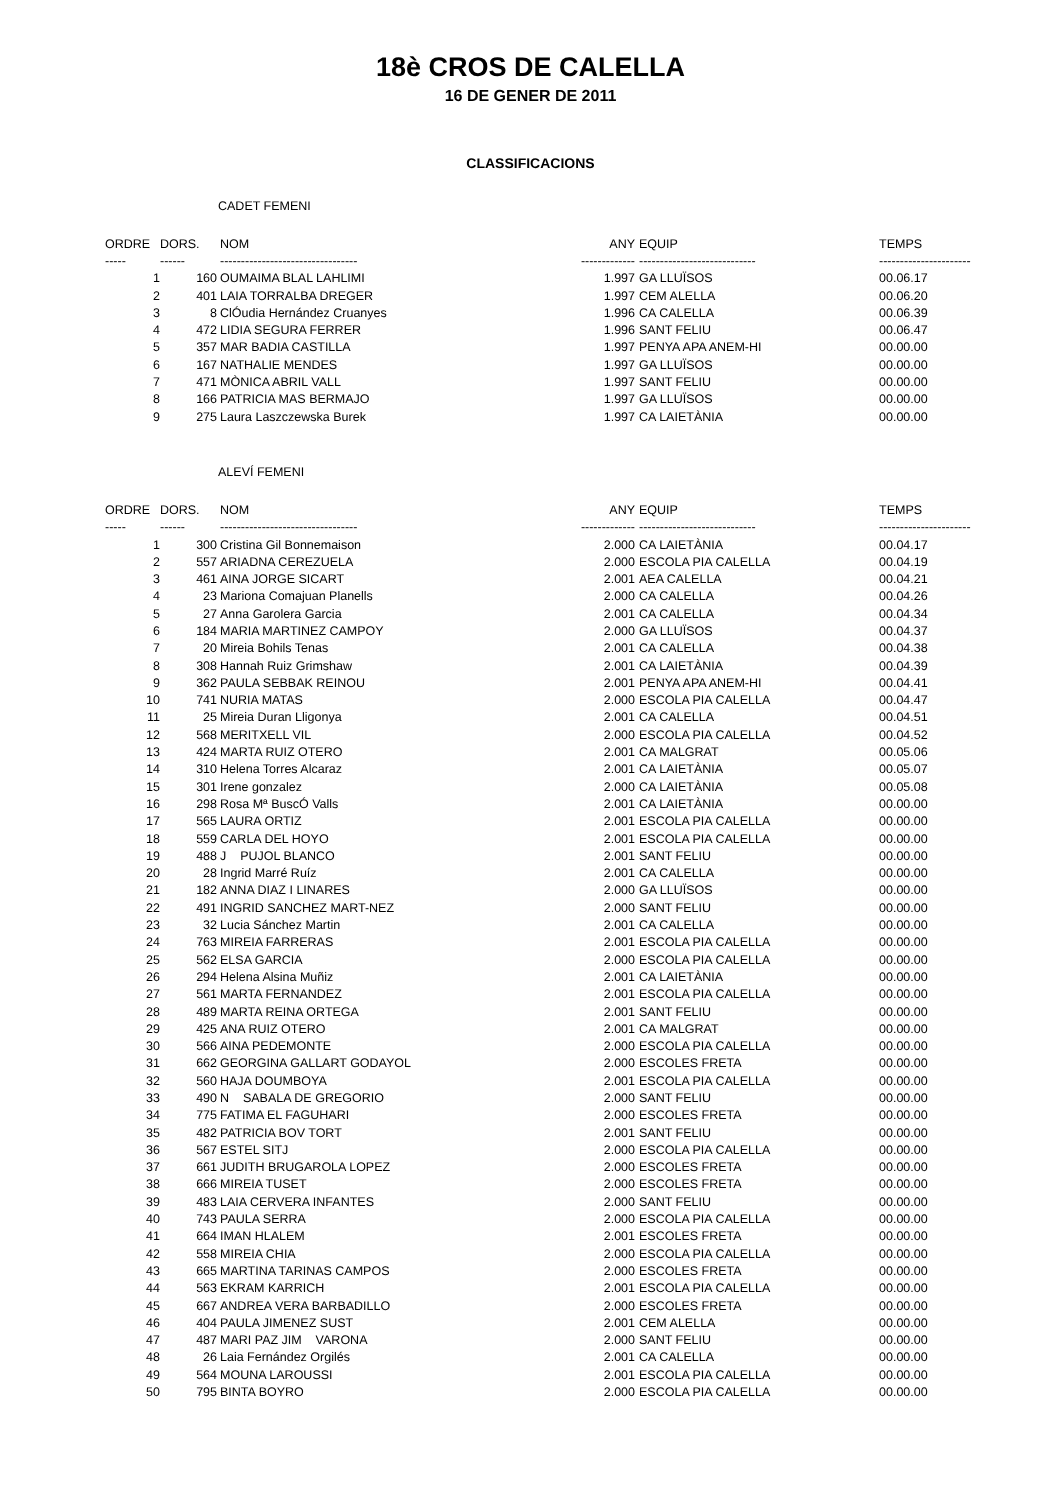18è CROS DE CALELLA
16 DE GENER DE 2011
CLASSIFICACIONS
CADET FEMENI
| ORDRE | DORS. | NOM | ANY | EQUIP | TEMPS |
| --- | --- | --- | --- | --- | --- |
| ----- | ------ | --------------------------------- | ------------- | ---------------------------- | ---------------------- |
| 1 | 160 | OUMAIMA BLAL LAHLIMI | 1.997 | GA LLUÏSOS | 00.06.17 |
| 2 | 401 | LAIA TORRALBA DREGER | 1.997 | CEM ALELLA | 00.06.20 |
| 3 | 8 | ClÓudia Hernández Cruanyes | 1.996 | CA CALELLA | 00.06.39 |
| 4 | 472 | LIDIA SEGURA FERRER | 1.996 | SANT FELIU | 00.06.47 |
| 5 | 357 | MAR BADIA CASTILLA | 1.997 | PENYA APA ANEM-HI | 00.00.00 |
| 6 | 167 | NATHALIE MENDES | 1.997 | GA LLUÏSOS | 00.00.00 |
| 7 | 471 | MÒNICA ABRIL VALL | 1.997 | SANT FELIU | 00.00.00 |
| 8 | 166 | PATRICIA MAS BERMAJO | 1.997 | GA LLUÏSOS | 00.00.00 |
| 9 | 275 | Laura Laszczewska Burek | 1.997 | CA LAIETÀNIA | 00.00.00 |
ALEVÍ FEMENI
| ORDRE | DORS. | NOM | ANY | EQUIP | TEMPS |
| --- | --- | --- | --- | --- | --- |
| ----- | ------ | --------------------------------- | ------------- | ---------------------------- | ---------------------- |
| 1 | 300 | Cristina Gil Bonnemaison | 2.000 | CA LAIETÀNIA | 00.04.17 |
| 2 | 557 | ARIADNA CEREZUELA | 2.000 | ESCOLA PIA CALELLA | 00.04.19 |
| 3 | 461 | AINA JORGE SICART | 2.001 | AEA CALELLA | 00.04.21 |
| 4 | 23 | Mariona Comajuan Planells | 2.000 | CA CALELLA | 00.04.26 |
| 5 | 27 | Anna Garolera Garcia | 2.001 | CA CALELLA | 00.04.34 |
| 6 | 184 | MARIA MARTINEZ CAMPOY | 2.000 | GA LLUÏSOS | 00.04.37 |
| 7 | 20 | Mireia Bohils Tenas | 2.001 | CA CALELLA | 00.04.38 |
| 8 | 308 | Hannah Ruiz Grimshaw | 2.001 | CA LAIETÀNIA | 00.04.39 |
| 9 | 362 | PAULA SEBBAK REINOU | 2.001 | PENYA APA ANEM-HI | 00.04.41 |
| 10 | 741 | NURIA MATAS | 2.000 | ESCOLA PIA CALELLA | 00.04.47 |
| 11 | 25 | Mireia Duran Lligonya | 2.001 | CA CALELLA | 00.04.51 |
| 12 | 568 | MERITXELL VIL | 2.000 | ESCOLA PIA CALELLA | 00.04.52 |
| 13 | 424 | MARTA RUIZ OTERO | 2.001 | CA MALGRAT | 00.05.06 |
| 14 | 310 | Helena Torres Alcaraz | 2.001 | CA LAIETÀNIA | 00.05.07 |
| 15 | 301 | Irene gonzalez | 2.000 | CA LAIETÀNIA | 00.05.08 |
| 16 | 298 | Rosa Mª BuscÓ Valls | 2.001 | CA LAIETÀNIA | 00.00.00 |
| 17 | 565 | LAURA ORTIZ | 2.001 | ESCOLA PIA CALELLA | 00.00.00 |
| 18 | 559 | CARLA DEL HOYO | 2.001 | ESCOLA PIA CALELLA | 00.00.00 |
| 19 | 488 | J PUJOL BLANCO | 2.001 | SANT FELIU | 00.00.00 |
| 20 | 28 | Ingrid Marré Ruíz | 2.001 | CA CALELLA | 00.00.00 |
| 21 | 182 | ANNA DIAZ I LINARES | 2.000 | GA LLUÏSOS | 00.00.00 |
| 22 | 491 | INGRID SANCHEZ MART-NEZ | 2.000 | SANT FELIU | 00.00.00 |
| 23 | 32 | Lucia Sánchez Martin | 2.001 | CA CALELLA | 00.00.00 |
| 24 | 763 | MIREIA FARRERAS | 2.001 | ESCOLA PIA CALELLA | 00.00.00 |
| 25 | 562 | ELSA GARCIA | 2.000 | ESCOLA PIA CALELLA | 00.00.00 |
| 26 | 294 | Helena Alsina Muñiz | 2.001 | CA LAIETÀNIA | 00.00.00 |
| 27 | 561 | MARTA FERNANDEZ | 2.001 | ESCOLA PIA CALELLA | 00.00.00 |
| 28 | 489 | MARTA REINA ORTEGA | 2.001 | SANT FELIU | 00.00.00 |
| 29 | 425 | ANA RUIZ OTERO | 2.001 | CA MALGRAT | 00.00.00 |
| 30 | 566 | AINA PEDEMONTE | 2.000 | ESCOLA PIA CALELLA | 00.00.00 |
| 31 | 662 | GEORGINA GALLART GODAYOL | 2.000 | ESCOLES FRETA | 00.00.00 |
| 32 | 560 | HAJA DOUMBOYA | 2.001 | ESCOLA PIA CALELLA | 00.00.00 |
| 33 | 490 | N SABALA DE GREGORIO | 2.000 | SANT FELIU | 00.00.00 |
| 34 | 775 | FATIMA EL FAGUHARI | 2.000 | ESCOLES FRETA | 00.00.00 |
| 35 | 482 | PATRICIA BOV TORT | 2.001 | SANT FELIU | 00.00.00 |
| 36 | 567 | ESTEL SITJ | 2.000 | ESCOLA PIA CALELLA | 00.00.00 |
| 37 | 661 | JUDITH BRUGAROLA LOPEZ | 2.000 | ESCOLES FRETA | 00.00.00 |
| 38 | 666 | MIREIA TUSET | 2.000 | ESCOLES FRETA | 00.00.00 |
| 39 | 483 | LAIA CERVERA INFANTES | 2.000 | SANT FELIU | 00.00.00 |
| 40 | 743 | PAULA SERRA | 2.000 | ESCOLA PIA CALELLA | 00.00.00 |
| 41 | 664 | IMAN HLALEM | 2.001 | ESCOLES FRETA | 00.00.00 |
| 42 | 558 | MIREIA CHIA | 2.000 | ESCOLA PIA CALELLA | 00.00.00 |
| 43 | 665 | MARTINA TARINAS CAMPOS | 2.000 | ESCOLES FRETA | 00.00.00 |
| 44 | 563 | EKRAM KARRICH | 2.001 | ESCOLA PIA CALELLA | 00.00.00 |
| 45 | 667 | ANDREA VERA BARBADILLO | 2.000 | ESCOLES FRETA | 00.00.00 |
| 46 | 404 | PAULA JIMENEZ SUST | 2.001 | CEM ALELLA | 00.00.00 |
| 47 | 487 | MARI PAZ JIM VARONA | 2.000 | SANT FELIU | 00.00.00 |
| 48 | 26 | Laia Fernández Orgilés | 2.001 | CA CALELLA | 00.00.00 |
| 49 | 564 | MOUNA LAROUSSI | 2.001 | ESCOLA PIA CALELLA | 00.00.00 |
| 50 | 795 | BINTA BOYRO | 2.000 | ESCOLA PIA CALELLA | 00.00.00 |